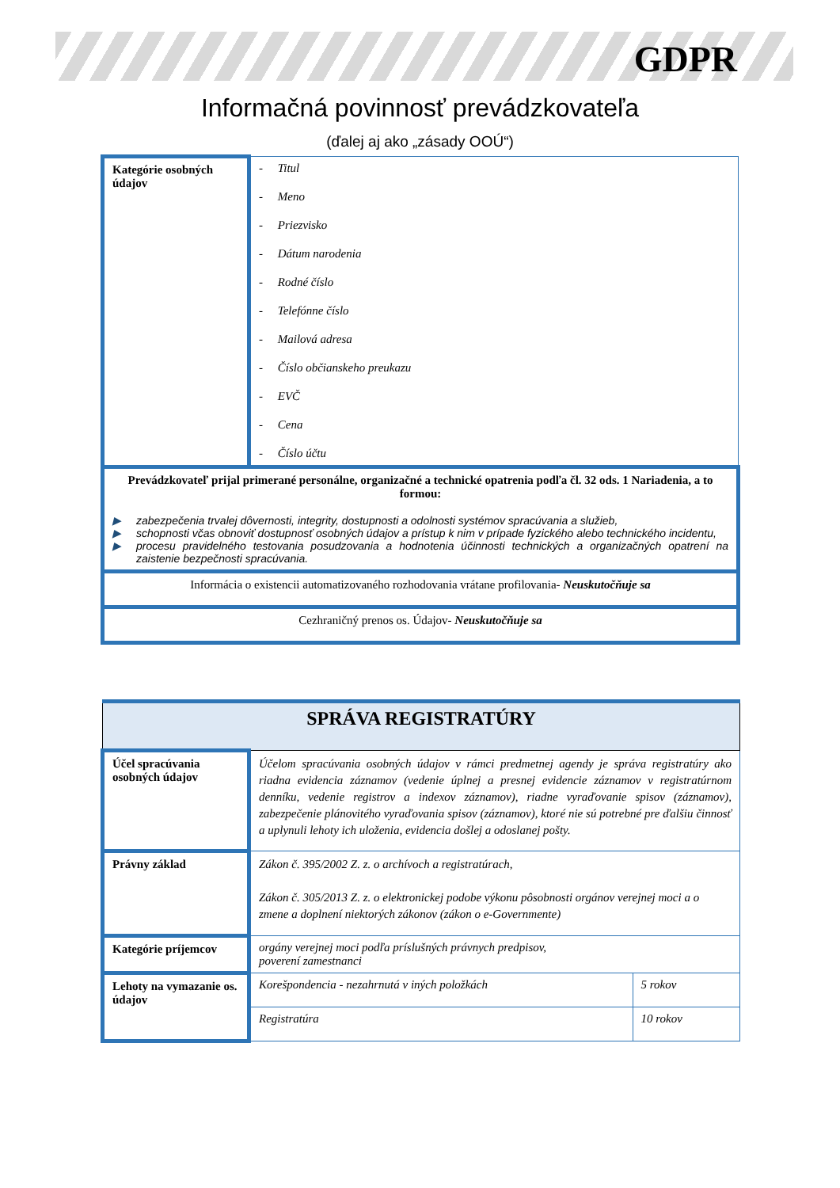GDPR
Informačná povinnosť prevádzkovateľa
(ďalej aj ako „zásady OOÚ“)
| Kategórie osobných údajov | - Titul - Meno - Priezvisko - Dátum narodenia - Rodné číslo - Telefónne číslo - Mailová adresa - Číslo občianskeho preukazu - EVČ - Cena - Číslo účtu |
| Prevádzkovateľ prijal primerané personálne, organizačné a technické opatrenia podľa čl. 32 ods. 1 Nariadenia, a to formou: ▶ zabezpečenia trvalej dôvernosti, integrity, dostupnosti a odolnosti systémov spracúvania a služieb, ▶ schopnosti včas obnoviť dostupnosť osobných údajov a prístup k nim v prípade fyzického alebo technického incidentu, ▶ procesu pravidelného testovania posudzovania a hodnotenia účinnosti technických a organizačných opatrení na zaistenie bezpečnosti spracúvania. | |
| Informácia o existencii automatizovaného rozhodovania vrátane profilovania- Neuskutočňuje sa | |
| Cezhraničný prenos os. Údajov- Neuskutočňuje sa | |
| SPRÁVA REGISTRATÚRY | | |
| Účel spracúvania osobných údajov | Účelom spracúvania osobných údajov v rámci predmetnej agendy je správa registratúry ako riadna evidencia záznamov (vedenie úplnej a presnej evidencie záznamov v registratúrnom denníku, vedenie registrov a indexov záznamov), riadne vyraďovanie spisov (záznamov), zabezpečenie plánovitého vyraďovania spisov (záznamov), ktoré nie sú potrebné pre ďalšiu činnosť a uplynuli lehoty ich uloženia, evidencia došlej a odoslanej pošty. | |
| Právny základ | Zákon č. 395/2002 Z. z. o archívoch a registratúrach, Zákon č. 305/2013 Z. z. o elektronickej podobe výkonu pôsobnosti orgánov verejnej moci a o zmene a doplnení niektorých zákonov (zákon o e-Governmente) | |
| Kategórie príjemcov | orgány verejnej moci podľa príslušných právnych predpisov, poverení zamestnanci | |
| Lehoty na vymazanie os. údajov | Korešpondencia - nezahrnutá v iných položkách | 5 rokov |
| | Registratúra | 10 rokov |